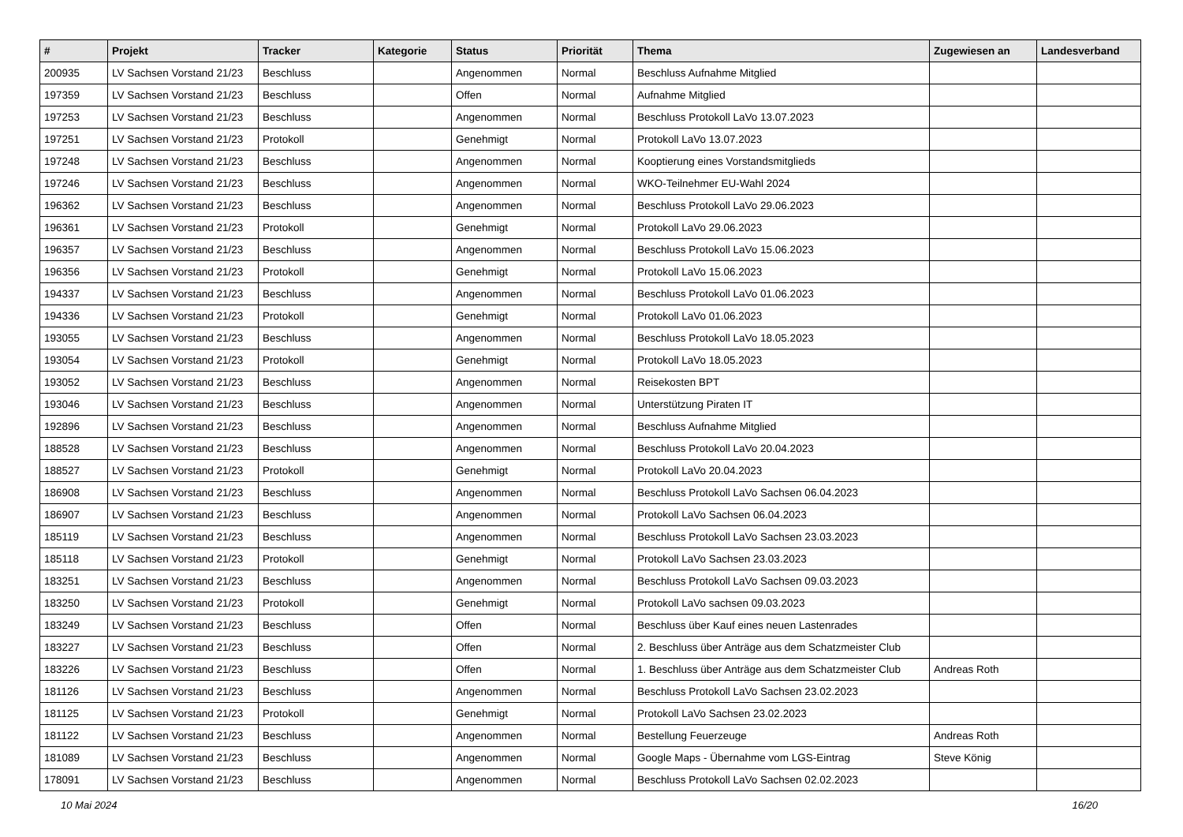| # | Projekt | Tracker | Kategorie | Status | Priorität | Thema | Zugewiesen an | Landesverband |
| --- | --- | --- | --- | --- | --- | --- | --- | --- |
| 200935 | LV Sachsen Vorstand 21/23 | Beschluss | | Angenommen | Normal | Beschluss Aufnahme Mitglied | | |
| 197359 | LV Sachsen Vorstand 21/23 | Beschluss | | Offen | Normal | Aufnahme Mitglied | | |
| 197253 | LV Sachsen Vorstand 21/23 | Beschluss | | Angenommen | Normal | Beschluss Protokoll LaVo 13.07.2023 | | |
| 197251 | LV Sachsen Vorstand 21/23 | Protokoll | | Genehmigt | Normal | Protokoll LaVo 13.07.2023 | | |
| 197248 | LV Sachsen Vorstand 21/23 | Beschluss | | Angenommen | Normal | Kooptierung eines Vorstandsmitglieds | | |
| 197246 | LV Sachsen Vorstand 21/23 | Beschluss | | Angenommen | Normal | WKO-Teilnehmer EU-Wahl 2024 | | |
| 196362 | LV Sachsen Vorstand 21/23 | Beschluss | | Angenommen | Normal | Beschluss Protokoll LaVo 29.06.2023 | | |
| 196361 | LV Sachsen Vorstand 21/23 | Protokoll | | Genehmigt | Normal | Protokoll LaVo 29.06.2023 | | |
| 196357 | LV Sachsen Vorstand 21/23 | Beschluss | | Angenommen | Normal | Beschluss Protokoll LaVo 15.06.2023 | | |
| 196356 | LV Sachsen Vorstand 21/23 | Protokoll | | Genehmigt | Normal | Protokoll LaVo 15.06.2023 | | |
| 194337 | LV Sachsen Vorstand 21/23 | Beschluss | | Angenommen | Normal | Beschluss Protokoll LaVo 01.06.2023 | | |
| 194336 | LV Sachsen Vorstand 21/23 | Protokoll | | Genehmigt | Normal | Protokoll LaVo 01.06.2023 | | |
| 193055 | LV Sachsen Vorstand 21/23 | Beschluss | | Angenommen | Normal | Beschluss Protokoll LaVo 18.05.2023 | | |
| 193054 | LV Sachsen Vorstand 21/23 | Protokoll | | Genehmigt | Normal | Protokoll LaVo 18.05.2023 | | |
| 193052 | LV Sachsen Vorstand 21/23 | Beschluss | | Angenommen | Normal | Reisekosten BPT | | |
| 193046 | LV Sachsen Vorstand 21/23 | Beschluss | | Angenommen | Normal | Unterstützung Piraten IT | | |
| 192896 | LV Sachsen Vorstand 21/23 | Beschluss | | Angenommen | Normal | Beschluss Aufnahme Mitglied | | |
| 188528 | LV Sachsen Vorstand 21/23 | Beschluss | | Angenommen | Normal | Beschluss Protokoll LaVo 20.04.2023 | | |
| 188527 | LV Sachsen Vorstand 21/23 | Protokoll | | Genehmigt | Normal | Protokoll LaVo 20.04.2023 | | |
| 186908 | LV Sachsen Vorstand 21/23 | Beschluss | | Angenommen | Normal | Beschluss Protokoll LaVo Sachsen 06.04.2023 | | |
| 186907 | LV Sachsen Vorstand 21/23 | Beschluss | | Angenommen | Normal | Protokoll LaVo Sachsen 06.04.2023 | | |
| 185119 | LV Sachsen Vorstand 21/23 | Beschluss | | Angenommen | Normal | Beschluss Protokoll LaVo Sachsen 23.03.2023 | | |
| 185118 | LV Sachsen Vorstand 21/23 | Protokoll | | Genehmigt | Normal | Protokoll LaVo Sachsen 23.03.2023 | | |
| 183251 | LV Sachsen Vorstand 21/23 | Beschluss | | Angenommen | Normal | Beschluss Protokoll LaVo Sachsen 09.03.2023 | | |
| 183250 | LV Sachsen Vorstand 21/23 | Protokoll | | Genehmigt | Normal | Protokoll LaVo sachsen 09.03.2023 | | |
| 183249 | LV Sachsen Vorstand 21/23 | Beschluss | | Offen | Normal | Beschluss über Kauf eines neuen Lastenrades | | |
| 183227 | LV Sachsen Vorstand 21/23 | Beschluss | | Offen | Normal | 2. Beschluss über Anträge aus dem Schatzmeister Club | | |
| 183226 | LV Sachsen Vorstand 21/23 | Beschluss | | Offen | Normal | 1. Beschluss über Anträge aus dem Schatzmeister Club | Andreas Roth | |
| 181126 | LV Sachsen Vorstand 21/23 | Beschluss | | Angenommen | Normal | Beschluss Protokoll LaVo Sachsen 23.02.2023 | | |
| 181125 | LV Sachsen Vorstand 21/23 | Protokoll | | Genehmigt | Normal | Protokoll LaVo Sachsen 23.02.2023 | | |
| 181122 | LV Sachsen Vorstand 21/23 | Beschluss | | Angenommen | Normal | Bestellung Feuerzeuge | Andreas Roth | |
| 181089 | LV Sachsen Vorstand 21/23 | Beschluss | | Angenommen | Normal | Google Maps - Übernahme vom LGS-Eintrag | Steve König | |
| 178091 | LV Sachsen Vorstand 21/23 | Beschluss | | Angenommen | Normal | Beschluss Protokoll LaVo Sachsen 02.02.2023 | | |
10 Mai 2024 16/20